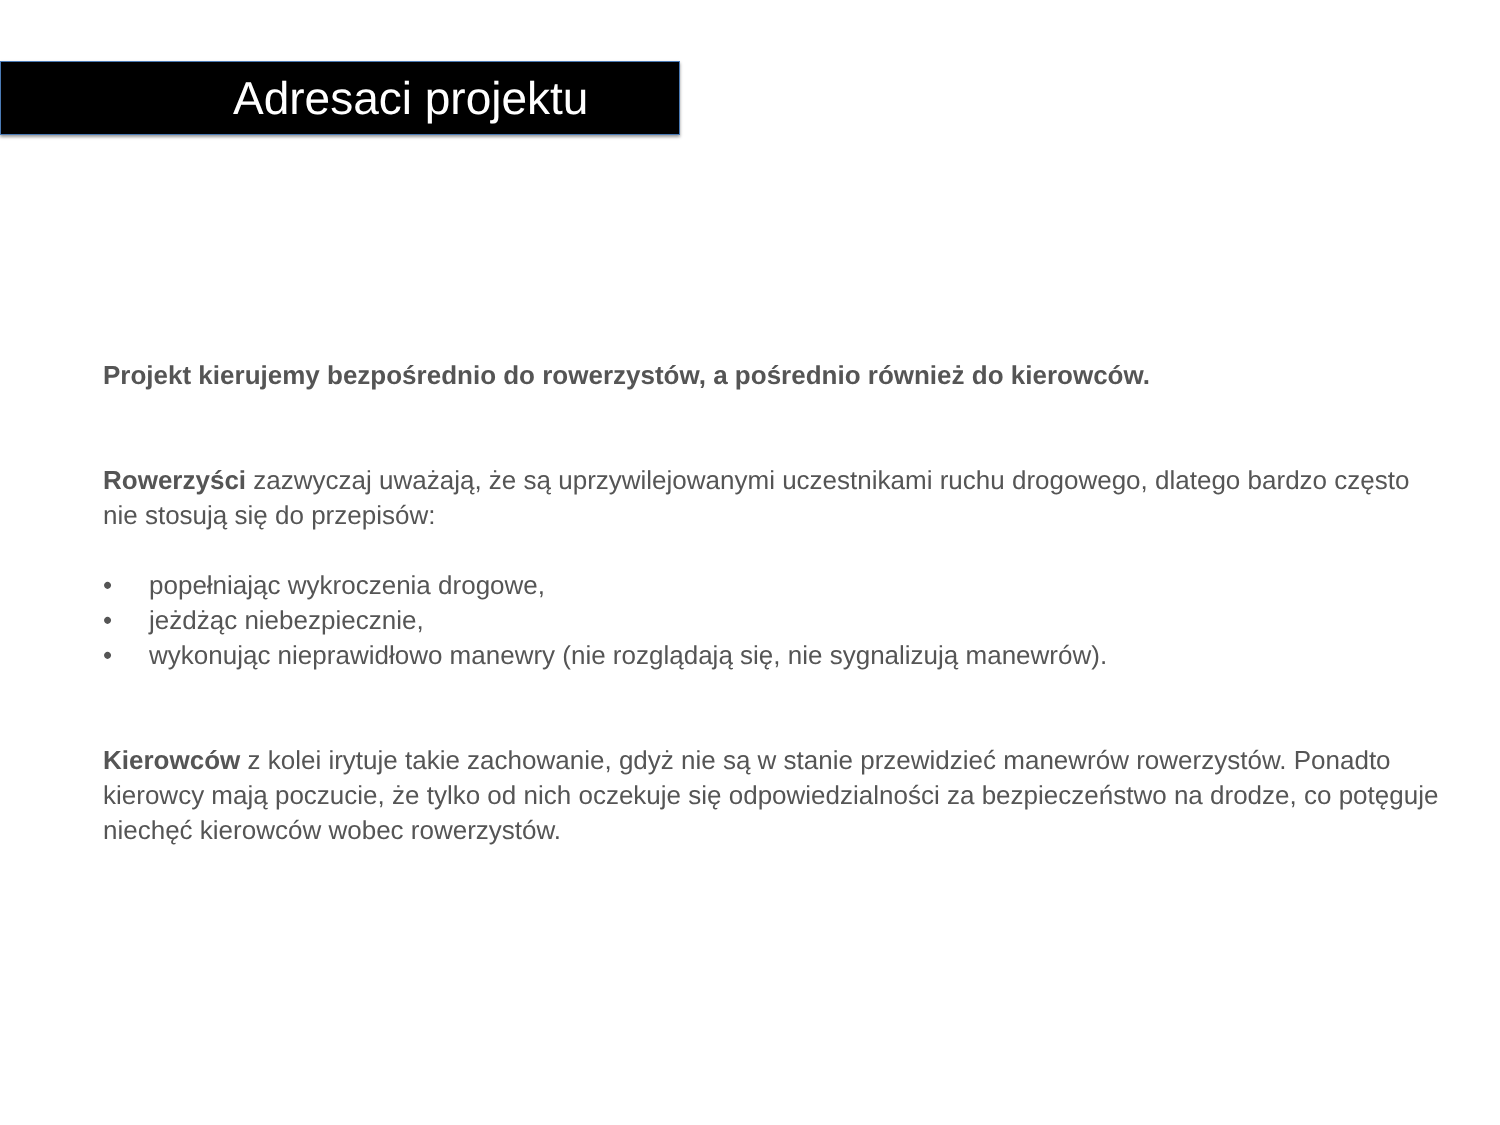Adresaci projektu
Projekt kierujemy bezpośrednio do rowerzystów, a pośrednio również do kierowców.
Rowerzyści zazwyczaj uważają, że są uprzywilejowanymi uczestnikami ruchu drogowego, dlatego bardzo często nie stosują się do przepisów:
• popełniając wykroczenia drogowe,
• jeżdżąc niebezpiecznie,
• wykonując nieprawidłowo manewry (nie rozglądają się, nie sygnalizują manewrów).
Kierowców z kolei irytuje takie zachowanie, gdyż nie są w stanie przewidzieć manewrów rowerzystów. Ponadto kierowcy mają poczucie, że tylko od nich oczekuje się odpowiedzialności za bezpieczeństwo na drodze, co potęguje niechęć kierowców wobec rowerzystów.